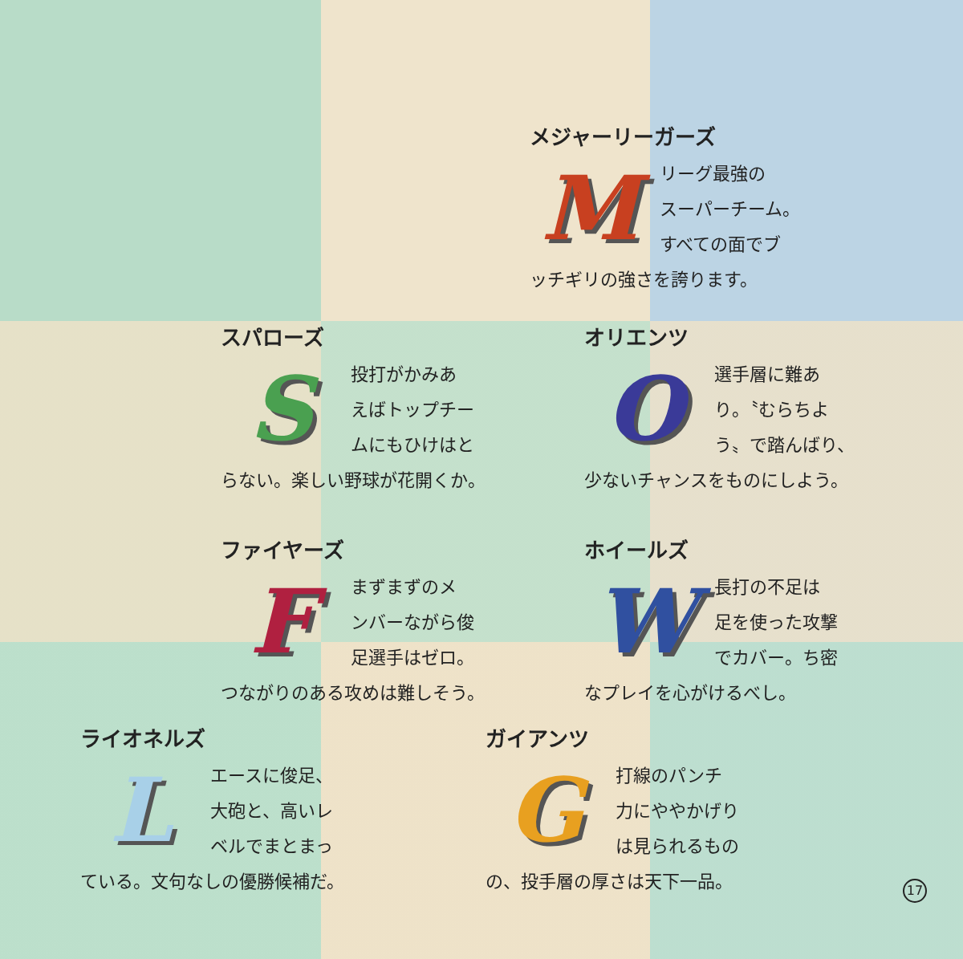メジャーリーガーズ
M
リーグ最強の
スーパーチーム。
すべての面でブ
ッチギリの強さを誇ります。
スパローズ
S
投打がかみあ
えばトップチー
ムにもひけはと
らない。楽しい野球が花開くか。
オリエンツ
O
選手層に難あ
り。〝むらちよ
う〟で踏んばり、
少ないチャンスをものにしよう。
ファイヤーズ
F
まずまずのメ
ンバーながら俊
足選手はゼロ。
つながりのある攻めは難しそう。
ホイールズ
W
長打の不足は
足を使った攻撃
でカバー。ち密
なプレイを心がけるべし。
ライオネルズ
L
エースに俊足、
大砲と、高いレ
ベルでまとまっ
ている。文句なしの優勝候補だ。
ガイアンツ
G
打線のパンチ
力にややかげり
は見られるもの
の、投手層の厚さは天下一品。
17